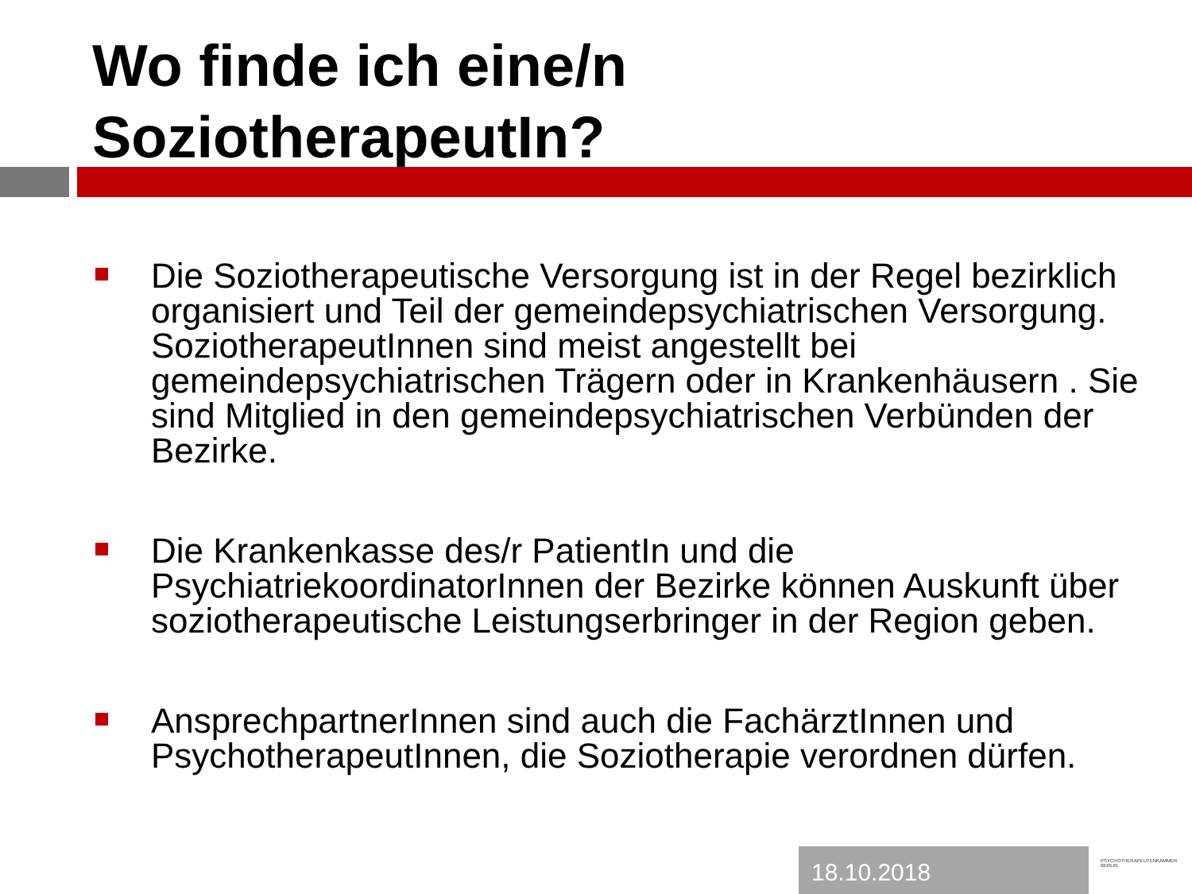Wo finde ich eine/n
SoziotherapeutIn?
Die Soziotherapeutische Versorgung ist in der Regel bezirklich organisiert und Teil der gemeindepsychiatrischen Versorgung. SoziotherapeutInnen sind meist angestellt bei gemeindepsychiatrischen Trägern oder in Krankenhäusern . Sie sind Mitglied in den gemeindepsychiatrischen Verbünden der Bezirke.
Die Krankenkasse des/r PatientIn und die PsychiatriekoordinatorInnen der Bezirke können Auskunft über soziotherapeutische Leistungserbringer in der Region geben.
AnsprechpartnerInnen sind auch die FachärztInnen und PsychotherapeutInnen, die Soziotherapie verordnen dürfen.
18.10.2018 PSYCHOTHERAPEUTENKAMMER BERLIN